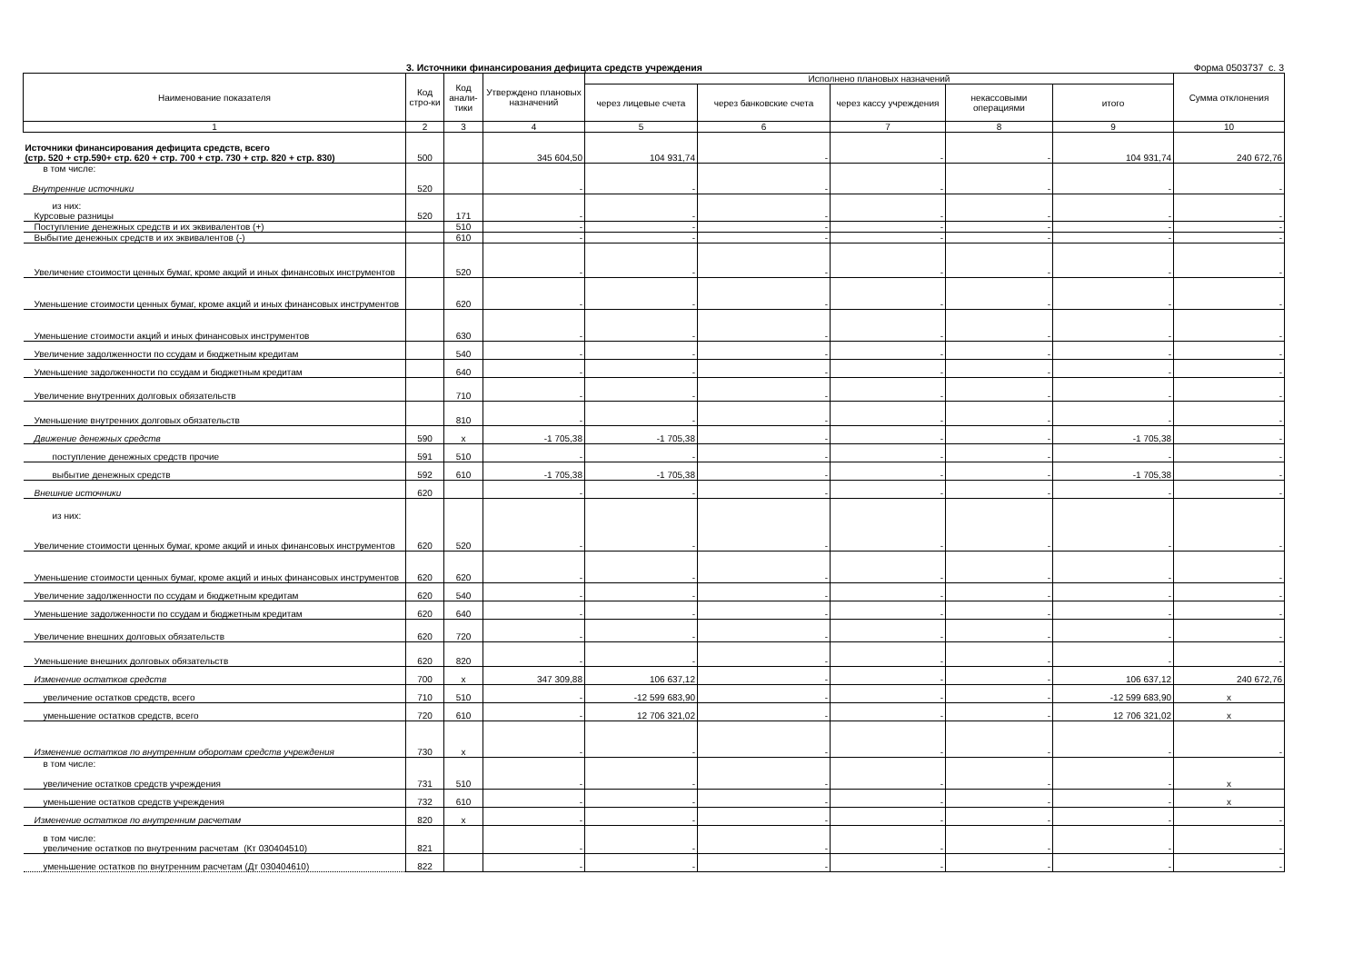3. Источники финансирования дефицита средств учреждения Форма 0503737 с. 3
| Наименование показателя | Код стро-ки | Код анали-тики | Утверждено плановых назначений | Исполнено плановых назначений | | | | | Сумма отклонения |
| --- | --- | --- | --- | --- | --- | --- | --- | --- | --- |
| | | | | через лицевые счета | через банковские счета | через кассу учреждения | некассовыми операциями | итого | |
| 1 | 2 | 3 | 4 | 5 | 6 | 7 | 8 | 9 | 10 |
| Источники финансирования дефицита средств, всего (стр. 520 + стр.590+ стр. 620 + стр. 700 + стр. 730 + стр. 820 + стр. 830) | 500 | | 345 604,50 | 104 931,74 | - | - | - | 104 931,74 | 240 672,76 |
| в том числе: Внутренние источники | 520 | | - | - | - | - | - | - | - |
| из них: Курсовые разницы | 520 | 171 | - | - | - | - | - | - | - |
| Поступление денежных средств и их эквивалентов (+) | | 510 | - | - | - | - | - | - | - |
| Выбытие денежных средств и их эквивалентов (-) | | 610 | - | - | - | - | - | - | - |
| Увеличение стоимости ценных бумаг, кроме акций и иных финансовых инструментов | | 520 | - | - | - | - | - | - | - |
| Уменьшение стоимости ценных бумаг, кроме акций и иных финансовых инструментов | | 620 | - | - | - | - | - | - | - |
| Уменьшение стоимости акций и иных финансовых инструментов | | 630 | - | - | - | - | - | - | - |
| Увеличение задолженности по ссудам и бюджетным кредитам | | 540 | - | - | - | - | - | - | - |
| Уменьшение задолженности по ссудам и бюджетным кредитам | | 640 | - | - | - | - | - | - | - |
| Увеличение внутренних долговых обязательств | | 710 | - | - | - | - | - | - | - |
| Уменьшение внутренних долговых обязательств | | 810 | - | - | - | - | - | - | - |
| Движение денежных средств | 590 | x | -1 705,38 | -1 705,38 | - | - | - | -1 705,38 | - |
| поступление денежных средств прочие | 591 | 510 | - | - | - | - | - | - | - |
| выбытие денежных средств | 592 | 610 | -1 705,38 | -1 705,38 | - | - | - | -1 705,38 | - |
| Внешние источники | 620 | | - | - | - | - | - | - | - |
| из них: Увеличение стоимости ценных бумаг, кроме акций и иных финансовых инструментов | 620 | 520 | - | - | - | - | - | - | - |
| Уменьшение стоимости ценных бумаг, кроме акций и иных финансовых инструментов | 620 | 620 | - | - | - | - | - | - | - |
| Увеличение задолженности по ссудам и бюджетным кредитам | 620 | 540 | - | - | - | - | - | - | - |
| Уменьшение задолженности по ссудам и бюджетным кредитам | 620 | 640 | - | - | - | - | - | - | - |
| Увеличение внешних долговых обязательств | 620 | 720 | - | - | - | - | - | - | - |
| Уменьшение внешних долговых обязательств | 620 | 820 | - | - | - | - | - | - | - |
| Изменение остатков средств | 700 | x | 347 309,88 | 106 637,12 | - | - | - | 106 637,12 | 240 672,76 |
| увеличение остатков средств, всего | 710 | 510 | - | -12 599 683,90 | - | - | - | -12 599 683,90 | x |
| уменьшение остатков средств, всего | 720 | 610 | - | 12 706 321,02 | - | - | - | 12 706 321,02 | x |
| Изменение остатков по внутренним оборотам средств учреждения | 730 | x | - | - | - | - | - | - | - |
| в том числе: увеличение остатков средств учреждения | 731 | 510 | - | - | - | - | - | - | x |
| уменьшение остатков средств учреждения | 732 | 610 | - | - | - | - | - | - | x |
| Изменение остатков по внутренним расчетам | 820 | x | - | - | - | - | - | - | - |
| в том числе: увеличение остатков по внутренним расчетам (Кт 030404510) | 821 | | - | - | - | - | - | - | - |
| уменьшение остатков по внутренним расчетам (Дт 030404610) | 822 | | - | - | - | - | - | - | - |